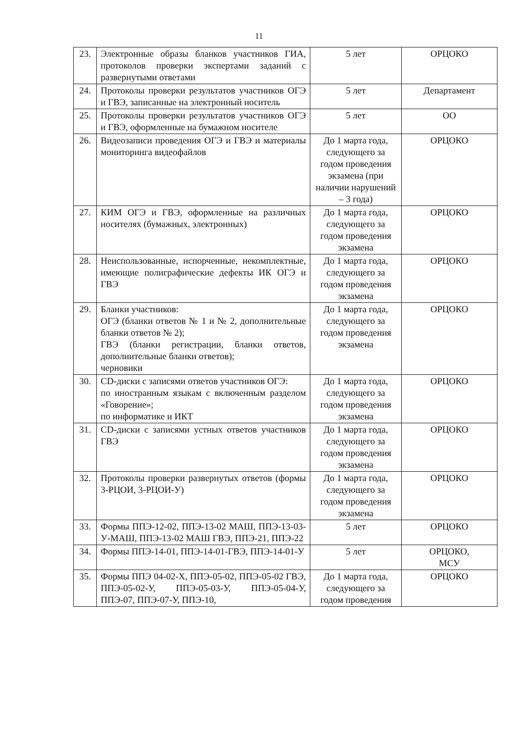11
| 23. | Электронные образы бланков участников ГИА, протоколов проверки экспертами заданий с развернутыми ответами | 5 лет | ОРЦОКО |
| 24. | Протоколы проверки результатов участников ОГЭ и ГВЭ, записанные на электронный носитель | 5 лет | Департамент |
| 25. | Протоколы проверки результатов участников ОГЭ и ГВЭ, оформленные на бумажном носителе | 5 лет | ОО |
| 26. | Видеозаписи проведения ОГЭ и ГВЭ и материалы мониторинга видеофайлов | До 1 марта года, следующего за годом проведения экзамена (при наличии нарушений – 3 года) | ОРЦОКО |
| 27. | КИМ ОГЭ и ГВЭ, оформленные на различных носителях (бумажных, электронных) | До 1 марта года, следующего за годом проведения экзамена | ОРЦОКО |
| 28. | Неиспользованные, испорченные, некомплектные, имеющие полиграфические дефекты ИК ОГЭ и ГВЭ | До 1 марта года, следующего за годом проведения экзамена | ОРЦОКО |
| 29. | Бланки участников: ОГЭ (бланки ответов № 1 и № 2, дополнительные бланки ответов № 2); ГВЭ (бланки регистрации, бланки ответов, дополнительные бланки ответов); черновики | До 1 марта года, следующего за годом проведения экзамена | ОРЦОКО |
| 30. | CD-диски с записями ответов участников ОГЭ: по иностранным языкам с включенным разделом «Говорение»; по информатике и ИКТ | До 1 марта года, следующего за годом проведения экзамена | ОРЦОКО |
| 31. | CD-диски с записями устных ответов участников ГВЭ | До 1 марта года, следующего за годом проведения экзамена | ОРЦОКО |
| 32. | Протоколы проверки развернутых ответов (формы 3-РЦОИ, 3-РЦОИ-У) | До 1 марта года, следующего за годом проведения экзамена | ОРЦОКО |
| 33. | Формы ППЭ-12-02, ППЭ-13-02 МАШ, ППЭ-13-03-У-МАШ, ППЭ-13-02 МАШ ГВЭ, ППЭ-21, ППЭ-22 | 5 лет | ОРЦОКО |
| 34. | Формы ППЭ-14-01, ППЭ-14-01-ГВЭ, ППЭ-14-01-У | 5 лет | ОРЦОКО, МСУ |
| 35. | Формы ППЭ 04-02-Х, ППЭ-05-02, ППЭ-05-02 ГВЭ, ППЭ-05-02-У, ППЭ-05-03-У, ППЭ-05-04-У, ППЭ-07, ППЭ-07-У, ППЭ-10, | До 1 марта года, следующего за годом проведения | ОРЦОКО |